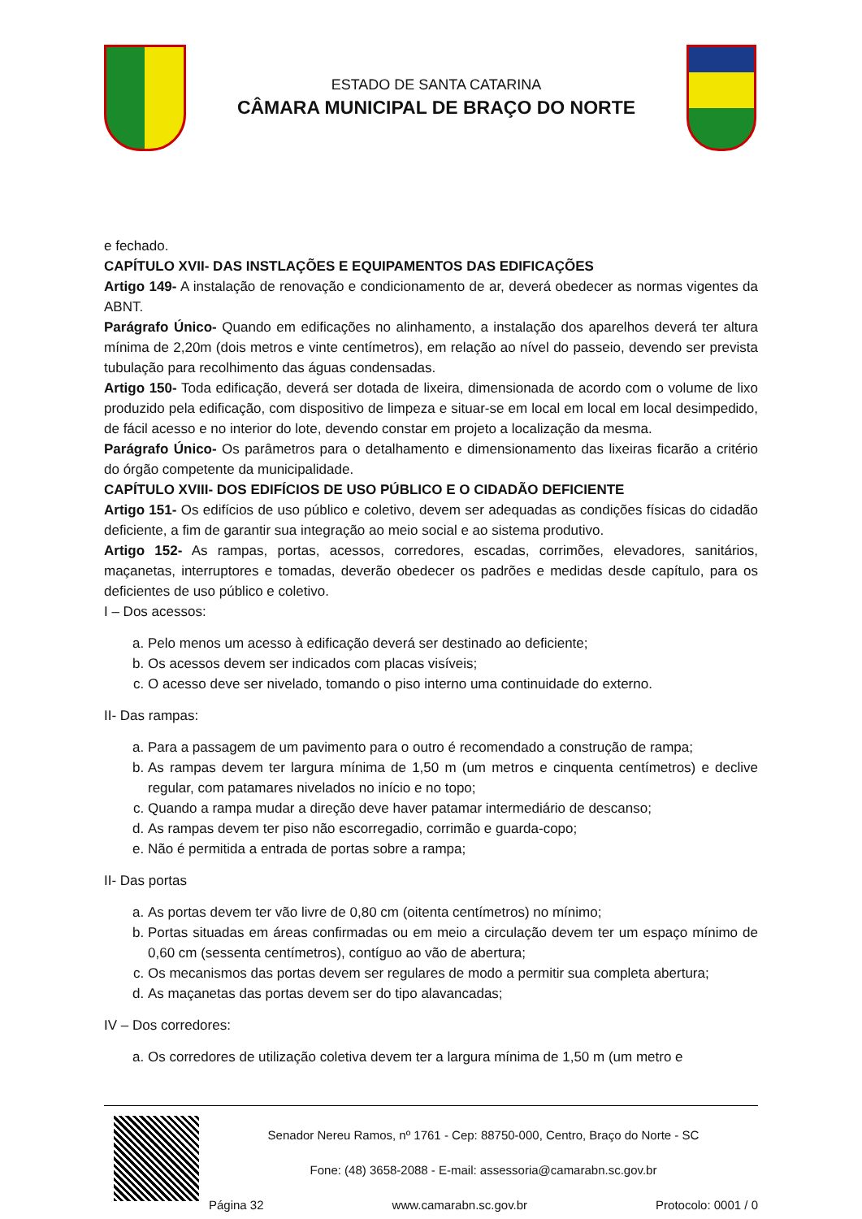ESTADO DE SANTA CATARINA
CÂMARA MUNICIPAL DE BRAÇO DO NORTE
e fechado.
CAPÍTULO XVII- DAS INSTLAÇÕES E EQUIPAMENTOS DAS EDIFICAÇÕES
Artigo 149- A instalação de renovação e condicionamento de ar, deverá obedecer as normas vigentes da ABNT.
Parágrafo Único- Quando em edificações no alinhamento, a instalação dos aparelhos deverá ter altura mínima de 2,20m (dois metros e vinte centímetros), em relação ao nível do passeio, devendo ser prevista tubulação para recolhimento das águas condensadas.
Artigo 150- Toda edificação, deverá ser dotada de lixeira, dimensionada de acordo com o volume de lixo produzido pela edificação, com dispositivo de limpeza e situar-se em local em local em local desimpedido, de fácil acesso e no interior do lote, devendo constar em projeto a localização da mesma.
Parágrafo Único- Os parâmetros para o detalhamento e dimensionamento das lixeiras ficarão a critério do órgão competente da municipalidade.
CAPÍTULO XVIII- DOS EDIFÍCIOS DE USO PÚBLICO E O CIDADÃO DEFICIENTE
Artigo 151- Os edifícios de uso público e coletivo, devem ser adequadas as condições físicas do cidadão deficiente, a fim de garantir sua integração ao meio social e ao sistema produtivo.
Artigo 152- As rampas, portas, acessos, corredores, escadas, corrimões, elevadores, sanitários, maçanetas, interruptores e tomadas, deverão obedecer os padrões e medidas desde capítulo, para os deficientes de uso público e coletivo.
I – Dos acessos:
a. Pelo menos um acesso à edificação deverá ser destinado ao deficiente;
b. Os acessos devem ser indicados com placas visíveis;
c. O acesso deve ser nivelado, tomando o piso interno uma continuidade do externo.
II- Das rampas:
a. Para a passagem de um pavimento para o outro é recomendado a construção de rampa;
b. As rampas devem ter largura mínima de 1,50 m (um metros e cinquenta centímetros) e declive regular, com patamares nivelados no início e no topo;
c. Quando a rampa mudar a direção deve haver patamar intermediário de descanso;
d. As rampas devem ter piso não escorregadio, corrimão e guarda-copo;
e. Não é permitida a entrada de portas sobre a rampa;
II- Das portas
a. As portas devem ter vão livre de 0,80 cm (oitenta centímetros) no mínimo;
b. Portas situadas em áreas confirmadas ou em meio a circulação devem ter um espaço mínimo de 0,60 cm (sessenta centímetros), contíguo ao vão de abertura;
c. Os mecanismos das portas devem ser regulares de modo a permitir sua completa abertura;
d. As maçanetas das portas devem ser do tipo alavancadas;
IV – Dos corredores:
a. Os corredores de utilização coletiva devem ter a largura mínima de 1,50 m (um metro e
Senador Nereu Ramos, nº 1761 - Cep: 88750-000, Centro, Braço do Norte - SC
Fone: (48) 3658-2088 - E-mail: assessoria@camarabn.sc.gov.br
Página 32 www.camarabn.sc.gov.br Protocolo: 0001 / 0